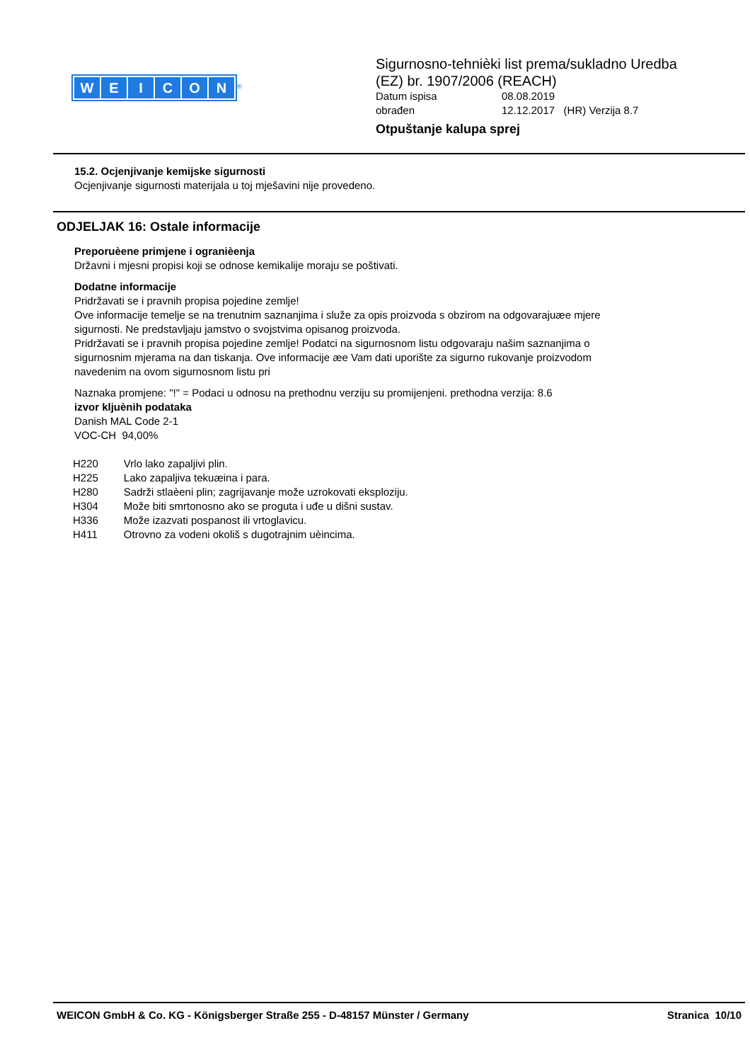WEICON
<sup>®</sup>
Sigurnosno-tehnièki list prema/sukladno Uredba
(EZ) br. 1907/2006 (REACH)
Datum ispisa 08.08.2019
obrađen 12.12.2017 (HR) Verzija 8.7
Otpuštanje kalupa sprej
15.2. Ocjenjivanje kemijske sigurnosti
Ocjenjivanje sigurnosti materijala u toj mješavini nije provedeno.
ODJELJAK 16: Ostale informacije
Preporuèene primjene i ogranièenja
Državni i mjesni propisi koji se odnose kemikalije moraju se poštivati.
Dodatne informacije
Pridržavati se i pravnih propisa pojedine zemlje!
Ove informacije temelje se na trenutnim saznanjima i služe za opis proizvoda s obzirom na odgovarajuæe mjere
sigurnosti. Ne predstavljaju jamstvo o svojstvima opisanog proizvoda.
Pridržavati se i pravnih propisa pojedine zemlje! Podatci na sigurnosnom listu odgovaraju našim saznanjima o
sigurnosnim mjerama na dan tiskanja. Ove informacije æe Vam dati uporište za sigurno rukovanje proizvodom
navedenim na ovom sigurnosnom listu pri
Naznaka promjene: "!" = Podaci u odnosu na prethodnu verziju su promijenjeni. prethodna verzija: 8.6
izvor kljuènih podataka
Danish MAL Code 2-1
VOC-CH 94,00%
| H220 | Vrlo lako zapaljivi plin. |
| H225 | Lako zapaljiva tekuæina i para. |
| H280 | Sadrži stlaèeni plin; zagrijavanje može uzrokovati eksploziju. |
| H304 | Može biti smrtonosno ako se proguta i uđe u dišni sustav. |
| H336 | Može izazvati pospanost ili vrtoglavicu. |
| H411 | Otrovno za vodeni okoliš s dugotrajnim uèincima. |
WEICON GmbH & Co. KG - Königsberger Straße 255 - D-48157 Münster / Germany Stranica 10/10